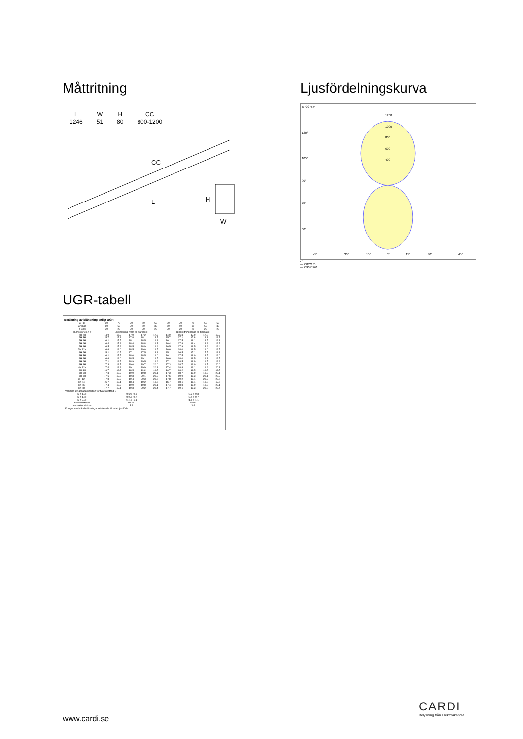Måttritning
| L | W | H | CC |
| --- | --- | --- | --- |
| 1246 | 51 | 80 | 800-1200 |
CC
L
H
W
Ljusfördelningskurva
E7027554
1200
1000
800
600
400
120°
105°
90°
75°
60°
45°
30°
15°
0°
15°
30°
45°
cd
— C0/C180
— C90/C270
UGR-tabell
Beräkning av bländning enligt UGR
| ρ Tak | 80 | 70 | 70 | 50 | 50 | 80 | 70 | 70 | 50 | 50 |
| ρ Vägg | 60 | 50 | 30 | 50 | 30 | 60 | 50 | 30 | 50 | 30 |
| ρ Golv | 30 | 20 | 20 | 20 | 20 | 30 | 20 | 20 | 20 | 20 |
| Rumsstorlek X Y | Blickriktning tvärs till tvärsaxel | | | | | Blickriktning längs till tvärsaxel | | | | |
| 2H 2H | 14.9 | 16.3 | 17.0 | 17.2 | 17.9 | 14.9 | 16.3 | 17.0 | 17.2 | 17.9 |
| 2H 3H | 15.7 | 17.1 | 17.8 | 18.1 | 18.7 | 15.7 | 17.1 | 17.8 | 18.1 | 18.7 |
| 2H 4H | 16.1 | 17.5 | 18.1 | 18.5 | 19.1 | 16.1 | 17.5 | 18.1 | 18.5 | 19.1 |
| 2H 6H | 16.4 | 17.8 | 18.4 | 18.8 | 19.3 | 16.4 | 17.8 | 18.4 | 18.8 | 19.3 |
| 2H 8H | 16.5 | 17.9 | 18.5 | 18.9 | 19.4 | 16.5 | 17.9 | 18.5 | 18.9 | 19.4 |
| 2H 12H | 16.6 | 18.0 | 18.5 | 19.0 | 19.5 | 16.6 | 18.0 | 18.5 | 19.0 | 19.5 |
| 4H 2H | 15.1 | 16.5 | 17.1 | 17.5 | 18.1 | 15.1 | 16.5 | 17.1 | 17.5 | 18.1 |
| 4H 3H | 16.1 | 17.5 | 18.0 | 18.5 | 19.0 | 16.1 | 17.5 | 18.0 | 18.5 | 19.0 |
| 4H 4H | 16.6 | 18.0 | 18.5 | 19.1 | 19.5 | 16.6 | 18.0 | 18.5 | 19.1 | 19.5 |
| 4H 6H | 17.1 | 18.5 | 18.9 | 19.5 | 19.9 | 17.1 | 18.5 | 18.9 | 19.5 | 19.9 |
| 4H 8H | 17.3 | 18.7 | 19.0 | 19.7 | 20.0 | 17.3 | 18.7 | 19.0 | 19.7 | 20.0 |
| 4H 12H | 17.4 | 18.8 | 19.1 | 19.9 | 20.1 | 17.4 | 18.8 | 19.1 | 19.9 | 20.1 |
| 8H 4H | 16.7 | 18.2 | 18.5 | 19.2 | 19.5 | 16.7 | 18.2 | 18.5 | 19.2 | 19.5 |
| 8H 6H | 17.3 | 18.7 | 19.0 | 19.8 | 20.1 | 17.3 | 18.7 | 19.0 | 19.8 | 20.1 |
| 8H 8H | 17.6 | 19.0 | 19.3 | 20.1 | 20.3 | 17.6 | 19.0 | 19.3 | 20.1 | 20.3 |
| 8H 12H | 17.8 | 19.2 | 19.4 | 20.3 | 20.5 | 17.8 | 19.2 | 19.4 | 20.3 | 20.5 |
| 12H 4H | 16.7 | 18.1 | 18.4 | 19.2 | 19.5 | 16.7 | 18.1 | 18.4 | 19.2 | 19.5 |
| 12H 6H | 17.4 | 18.8 | 19.0 | 19.8 | 20.1 | 17.4 | 18.8 | 19.0 | 19.8 | 20.1 |
| 12H 8H | 17.7 | 19.1 | 19.3 | 20.2 | 20.4 | 17.7 | 19.1 | 19.3 | 20.2 | 20.4 |
| Variation av åskådarposition för tvärsavstånd S | | | | | | | | | | |
| S = 1.0H S = 1.5H S = 2.0H | +0.2 / -0.3 +0.5 / -0.7 +1.1 / -1.1 | | | | | +0.2 / -0.3 +0.5 / -0.7 +1.1 / -1.1 | | | | |
| Standardtabell | BK05 | | | | | BK05 | | | | |
| Korrektionsfaktor | 3.4 | | | | | 3.4 | | | | |
| Korrigerade bländindikeringar relaterade till totalt ljusflöde | | | | | | | | | | |
www.cardi.se
CARDI
Belysning från Elektroskandia